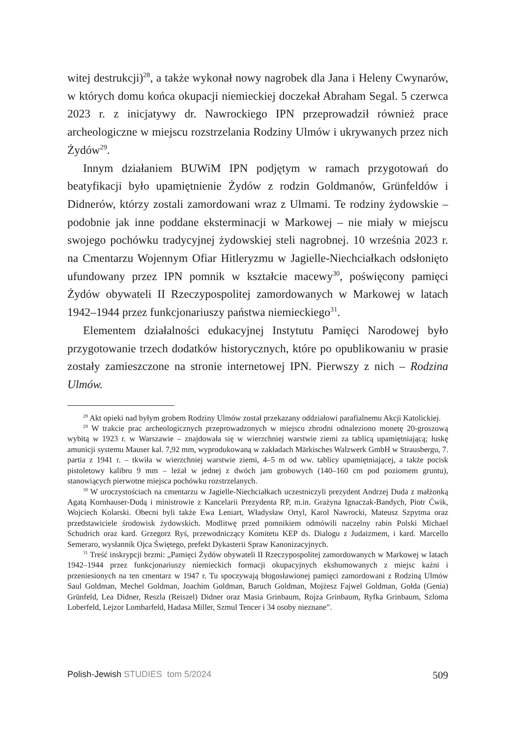witej destrukcji)<sup>28</sup>, a także wykonał nowy nagrobek dla Jana i Heleny Cwynarów, w których domu końca okupacji niemieckiej doczekał Abraham Segal. 5 czerwca 2023 r. z inicjatywy dr. Nawrockiego IPN przeprowadził również prace archeologiczne w miejscu rozstrzelania Rodziny Ulmów i ukrywanych przez nich Żydów<sup>29</sup>.
Innym działaniem BUWiM IPN podjętym w ramach przygotowań do beatyfikacji było upamiętnienie Żydów z rodzin Goldmanów, Grünfeldów i Didnerów, którzy zostali zamordowani wraz z Ulmami. Te rodziny żydowskie – podobnie jak inne poddane eksterminacji w Markowej – nie miały w miejscu swojego pochówku tradycyjnej żydowskiej steli nagrobnej. 10 września 2023 r. na Cmentarzu Wojennym Ofiar Hitleryzmu w Jagielle-Niechciałkach odsłonięto ufundowany przez IPN pomnik w kształcie macewy<sup>30</sup>, poświęcony pamięci Żydów obywateli II Rzeczypospolitej zamordowanych w Markowej w latach 1942–1944 przez funkcjonariuszy państwa niemieckiego<sup>31</sup>.
Elementem działalności edukacyjnej Instytutu Pamięci Narodowej było przygotowanie trzech dodatków historycznych, które po opublikowaniu w prasie zostały zamieszczone na stronie internetowej IPN. Pierwszy z nich – Rodzina Ulmów.
<sup>28</sup> Akt opieki nad byłym grobem Rodziny Ulmów został przekazany oddziałowi parafialnemu Akcji Katolickiej.
<sup>29</sup> W trakcie prac archeologicznych przeprowadzonych w miejscu zbrodni odnaleziono monetę 20-groszową wybitą w 1923 r. w Warszawie – znajdowała się w wierzchniej warstwie ziemi za tablicą upamiętniającą; łuskę amunicji systemu Mauser kal. 7,92 mm, wyprodukowaną w zakładach Märkisches Walzwerk GmbH w Strausbergu, 7. partia z 1941 r. – tkwiła w wierzchniej warstwie ziemi, 4–5 m od ww. tablicy upamiętniającej, a także pocisk pistoletowy kalibru 9 mm – leżał w jednej z dwóch jam grobowych (140–160 cm pod poziomem gruntu), stanowiących pierwotne miejsca pochówku rozstrzelanych.
<sup>30</sup> W uroczystościach na cmentarzu w Jagielle-Niechciałkach uczestniczyli prezydent Andrzej Duda z małżonką Agatą Kornhauser-Dudą i ministrowie z Kancelarii Prezydenta RP, m.in. Grażyna Ignaczak-Bandych, Piotr Ćwik, Wojciech Kolarski. Obecni byli także Ewa Leniart, Władysław Ortyl, Karol Nawrocki, Mateusz Szpytma oraz przedstawiciele środowisk żydowskich. Modlitwę przed pomnikiem odmówili naczelny rabin Polski Michael Schudrich oraz kard. Grzegorz Ryś, przewodniczący Komitetu KEP ds. Dialogu z Judaizmem, i kard. Marcello Semeraro, wysłannik Ojca Świętego, prefekt Dykasterii Spraw Kanonizacyjnych.
<sup>31</sup> Treść inskrypcji brzmi: „Pamięci Żydów obywateli II Rzeczypospolitej zamordowanych w Markowej w latach 1942–1944 przez funkcjonariuszy niemieckich formacji okupacyjnych ekshumowanych z miejsc kaźni i przeniesionych na ten cmentarz w 1947 r. Tu spoczywają błogosławionej pamięci zamordowani z Rodziną Ulmów Saul Goldman, Mechel Goldman, Joachim Goldman, Baruch Goldman, Mojżesz Fajwel Goldman, Gołda (Genia) Grünfeld, Lea Didner, Reszla (Reiszel) Didner oraz Masia Grinbaum, Rojza Grinbaum, Ryfka Grinbaum, Szloma Loberfeld, Lejzor Lombarfeld, Hadasa Miller, Szmul Tencer i 34 osoby nieznane”.
Polish-Jewish STUDIES tom 5/2024 509